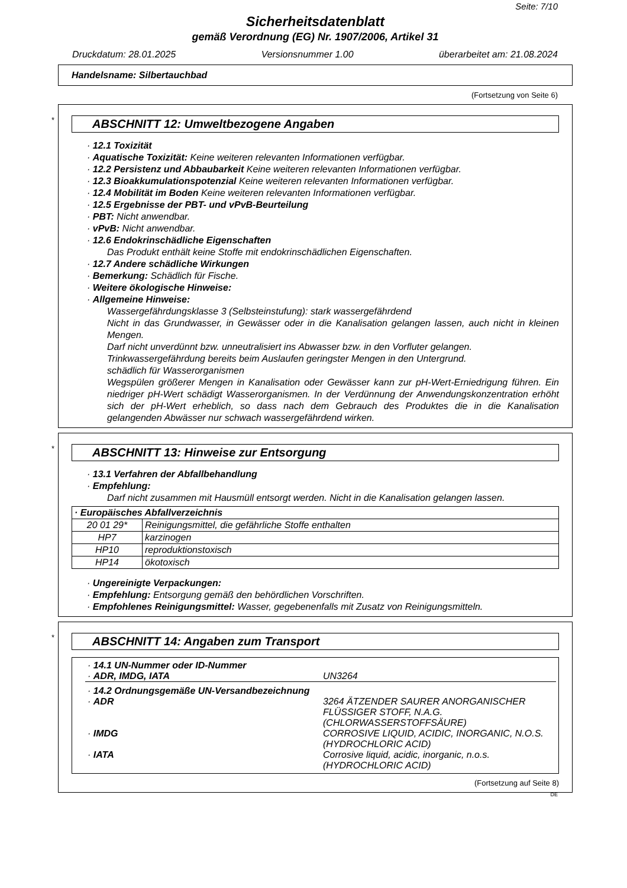Seite: 7/10
Sicherheitsdatenblatt
gemäß Verordnung (EG) Nr. 1907/2006, Artikel 31
Druckdatum: 28.01.2025 Versionsnummer 1.00 überarbeitet am: 21.08.2024
Handelsname: Silbertauchbad
(Fortsetzung von Seite 6)
*
ABSCHNITT 12: Umweltbezogene Angaben
· 12.1 Toxizität
· Aquatische Toxizität: Keine weiteren relevanten Informationen verfügbar.
· 12.2 Persistenz und Abbaubarkeit Keine weiteren relevanten Informationen verfügbar.
· 12.3 Bioakkumulationspotenzial Keine weiteren relevanten Informationen verfügbar.
· 12.4 Mobilität im Boden Keine weiteren relevanten Informationen verfügbar.
· 12.5 Ergebnisse der PBT- und vPvB-Beurteilung
· PBT: Nicht anwendbar.
· vPvB: Nicht anwendbar.
· 12.6 Endokrinschädliche Eigenschaften
Das Produkt enthält keine Stoffe mit endokrinschädlichen Eigenschaften.
· 12.7 Andere schädliche Wirkungen
· Bemerkung: Schädlich für Fische.
· Weitere ökologische Hinweise:
· Allgemeine Hinweise:
Wassergefährdungsklasse 3 (Selbsteinstufung): stark wassergefährdend
Nicht in das Grundwasser, in Gewässer oder in die Kanalisation gelangen lassen, auch nicht in kleinen Mengen.
Darf nicht unverdünnt bzw. unneutralisiert ins Abwasser bzw. in den Vorfluter gelangen.
Trinkwassergefährdung bereits beim Auslaufen geringster Mengen in den Untergrund.
schädlich für Wasserorganismen
Wegspülen größerer Mengen in Kanalisation oder Gewässer kann zur pH-Wert-Erniedrigung führen. Ein niedriger pH-Wert schädigt Wasserorganismen. In der Verdünnung der Anwendungskonzentration erhöht sich der pH-Wert erheblich, so dass nach dem Gebrauch des Produktes die in die Kanalisation gelangenden Abwässer nur schwach wassergefährdend wirken.
*
ABSCHNITT 13: Hinweise zur Entsorgung
· 13.1 Verfahren der Abfallbehandlung
· Empfehlung:
Darf nicht zusammen mit Hausmüll entsorgt werden. Nicht in die Kanalisation gelangen lassen.
| · Europäisches Abfallverzeichnis | |
| --- | --- |
| 20 01 29* | Reinigungsmittel, die gefährliche Stoffe enthalten |
| HP7 | karzinogen |
| HP10 | reproduktionstoxisch |
| HP14 | ökotoxisch |
· Ungereinigte Verpackungen:
· Empfehlung: Entsorgung gemäß den behördlichen Vorschriften.
· Empfohlenes Reinigungsmittel: Wasser, gegebenenfalls mit Zusatz von Reinigungsmitteln.
*
ABSCHNITT 14: Angaben zum Transport
| · 14.1 UN-Nummer oder ID-Nummer | |
| · ADR, IMDG, IATA | UN3264 |
| · 14.2 Ordnungsgemäße UN-Versandbezeichnung | |
| · ADR | 3264 ÄTZENDER SAURER ANORGANISCHER FLÜSSIGER STOFF, N.A.G. (CHLORWASSERSTOFFSÄURE) |
| · IMDG | CORROSIVE LIQUID, ACIDIC, INORGANIC, N.O.S. (HYDROCHLORIC ACID) |
| · IATA | Corrosive liquid, acidic, inorganic, n.o.s. (HYDROCHLORIC ACID) |
(Fortsetzung auf Seite 8)
DE